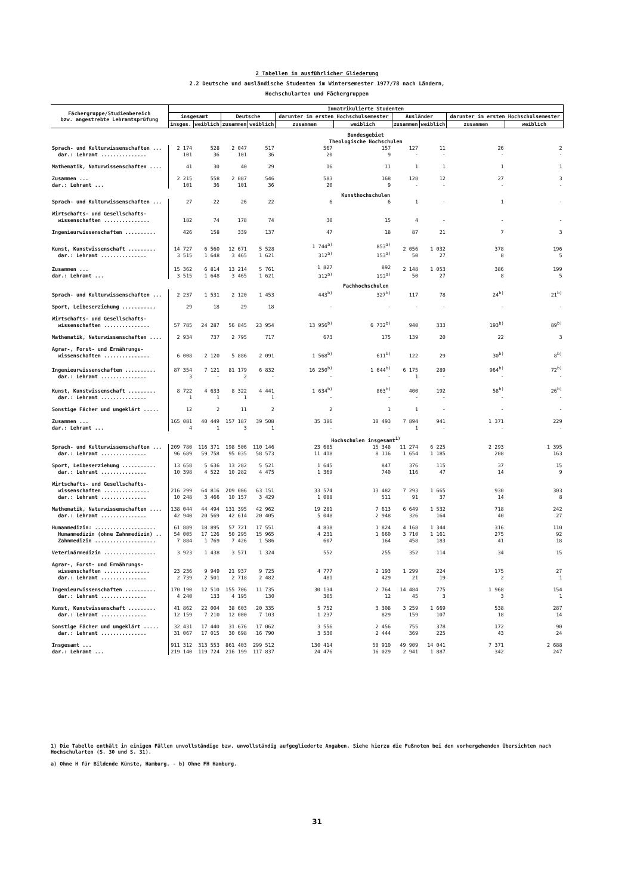2 Tabellen in ausführlicher Gliederung
2.2 Deutsche und ausländische Studenten im Wintersemester 1977/78 nach Ländern,
Hochschularten und Fächergruppen
| Fächergruppe/Studienbereich bzw. angestrebte Lehramtsprüfung | Immatrikulierte Studenten | | | | | | | | | |
| --- | --- | --- | --- | --- | --- | --- | --- | --- | --- | --- |
| | insgesamt | | Deutsche | | darunter im ersten Hochschulsemester | | Ausländer | | darunter im ersten Hochschulsemester | |
| | insges. | weiblich | zusammen | weiblich | zusammen | weiblich | zusammen | weiblich | zusammen | weiblich |
| | Bundesgebiet Theologische Hochschulen | | | | | | | | | |
| Sprach- und Kulturwissenschaften ... dar.: Lehramt ............... | 2 174 101 | 528 36 | 2 047 101 | 517 36 | 567 20 | 157 9 | 127 - | 11 - | 26 - | 2 - |
| Mathematik, Naturwissenschaften .... | 41 | 30 | 40 | 29 | 16 | 11 | 1 | 1 | 1 | 1 |
| Zusammen ... dar.: Lehramt ... | 2 215 101 | 558 36 | 2 087 101 | 546 36 | 583 20 | 168 9 | 128 - | 12 - | 27 - | 3 - |
| | Kunsthochschulen | | | | | | | | | |
| Sprach- und Kulturwissenschaften ... | 27 | 22 | 26 | 22 | 6 | 6 | 1 | - | 1 | - |
| Wirtschafts- und Gesellschafts- wissenschaften ............... | 182 | 74 | 178 | 74 | 30 | 15 | 4 | - | - | - |
| Ingenieurwissenschaften .......... | 426 | 158 | 339 | 137 | 47 | 18 | 87 | 21 | 7 | 3 |
| Kunst, Kunstwissenschaft ......... dar.: Lehramt ............... | 14 727 3 515 | 6 560 1 648 | 12 671 3 465 | 5 528 1 621 | 1 744<sup>a)</sup> 312<sup>a)</sup> | 853<sup>a)</sup> 153<sup>a)</sup> | 2 056 50 | 1 032 27 | 378 8 | 196 5 |
| Zusammen ... dar.: Lehramt ... | 15 362 3 515 | 6 814 1 648 | 13 214 3 465 | 5 761 1 621 | 1 827 312<sup>a)</sup> | 892 153<sup>a)</sup> | 2 148 50 | 1 053 27 | 386 8 | 199 5 |
| | Fachhochschulen | | | | | | | | | |
| Sprach- und Kulturwissenschaften ... | 2 237 | 1 531 | 2 120 | 1 453 | 443<sup>b)</sup> | 327<sup>b)</sup> | 117 | 78 | 24<sup>b)</sup> | 21<sup>b)</sup> |
| Sport, Leibeserziehung ........... | 29 | 18 | 29 | 18 | - | - | - | - | - | - |
| Wirtschafts- und Gesellschafts- wissenschaften ............... | 57 785 | 24 287 | 56 845 | 23 954 | 13 956<sup>b)</sup> | 6 732<sup>b)</sup> | 940 | 333 | 193<sup>b)</sup> | 89<sup>b)</sup> |
| Mathematik, Naturwissenschaften .... | 2 934 | 737 | 2 795 | 717 | 673 | 175 | 139 | 20 | 22 | 3 |
| Agrar-, Forst- und Ernährungs- wissenschaften ............... | 6 008 | 2 120 | 5 886 | 2 091 | 1 568<sup>b)</sup> | 611<sup>b)</sup> | 122 | 29 | 30<sup>b)</sup> | 8<sup>b)</sup> |
| Ingenieurwissenschaften .......... dar.: Lehramt ............... | 87 354 3 | 7 121 - | 81 179 2 | 6 832 - | 16 250<sup>b)</sup> - | 1 644<sup>b)</sup> - | 6 175 1 | 289 - | 964<sup>b)</sup> - | 72<sup>b)</sup> - |
| Kunst, Kunstwissenschaft ......... dar.: Lehramt ............... | 8 722 1 | 4 633 1 | 8 322 1 | 4 441 1 | 1 634<sup>b)</sup> - | 863<sup>b)</sup> - | 400 - | 192 - | 58<sup>b)</sup> - | 26<sup>b)</sup> - |
| Sonstige Fächer und ungeklärt ..... | 12 | 2 | 11 | 2 | 2 | 1 | 1 | - | - | - |
| Zusammen ... dar.: Lehramt ... | 165 081 4 | 40 449 1 | 157 187 3 | 39 508 1 | 35 386 - | 10 493 - | 7 894 1 | 941 - | 1 371 - | 229 - |
| | Hochschulen insgesamt<sup>1)</sup> | | | | | | | | | |
| Sprach- und Kulturwissenschaften ... dar.: Lehramt ............... | 209 780 96 689 | 116 371 59 758 | 198 506 95 035 | 110 146 58 573 | 23 685 11 418 | 15 348 8 116 | 11 274 1 654 | 6 225 1 185 | 2 293 208 | 1 395 163 |
| Sport, Leibeserziehung ........... dar.: Lehramt ............... | 13 658 10 398 | 5 636 4 522 | 13 282 10 282 | 5 521 4 475 | 1 645 1 369 | 847 740 | 376 116 | 115 47 | 37 14 | 15 9 |
| Wirtschafts- und Gesellschafts- wissenschaften ............... dar.: Lehramt ............... | 216 299 10 248 | 64 816 3 466 | 209 006 10 157 | 63 151 3 429 | 33 574 1 088 | 13 482 511 | 7 293 91 | 1 665 37 | 930 14 | 303 8 |
| Mathematik, Naturwissenschaften .... dar.: Lehramt ............... | 138 044 42 940 | 44 494 20 569 | 131 395 42 614 | 42 962 20 405 | 19 281 5 048 | 7 613 2 948 | 6 649 326 | 1 532 164 | 718 40 | 242 27 |
| Humanmedizin: .................... Humanmedizin (ohne Zahnmedizin) .. Zahnmedizin .................... | 61 889 54 005 7 884 | 18 895 17 126 1 769 | 57 721 50 295 7 426 | 17 551 15 965 1 586 | 4 838 4 231 607 | 1 824 1 660 164 | 4 168 3 710 458 | 1 344 1 161 183 | 316 275 41 | 110 92 18 |
| Veterinärmedizin ................. | 3 923 | 1 438 | 3 571 | 1 324 | 552 | 255 | 352 | 114 | 34 | 15 |
| Agrar-, Forst- und Ernährungs- wissenschaften ............... dar.: Lehramt ............... | 23 236 2 739 | 9 949 2 501 | 21 937 2 718 | 9 725 2 482 | 4 777 481 | 2 193 429 | 1 299 21 | 224 19 | 175 2 | 27 1 |
| Ingenieurwissenschaften .......... dar.: Lehramt ............... | 170 190 4 240 | 12 510 133 | 155 706 4 195 | 11 735 130 | 30 134 305 | 2 764 12 | 14 484 45 | 775 3 | 1 968 3 | 154 1 |
| Kunst, Kunstwissenschaft ......... dar.: Lehramt ............... | 41 862 12 159 | 22 004 7 210 | 38 603 12 000 | 20 335 7 103 | 5 752 1 237 | 3 308 829 | 3 259 159 | 1 669 107 | 538 18 | 287 14 |
| Sonstige Fächer und ungeklärt ..... dar.: Lehramt ............... | 32 431 31 067 | 17 440 17 015 | 31 676 30 698 | 17 062 16 790 | 3 556 3 530 | 2 456 2 444 | 755 369 | 378 225 | 172 43 | 90 24 |
| Insgesamt ... dar.: Lehramt ... | 911 312 219 140 | 313 553 119 724 | 861 403 216 199 | 299 512 117 837 | 130 414 24 476 | 50 910 16 029 | 49 909 2 941 | 14 041 1 887 | 7 371 342 | 2 688 247 |
1) Die Tabelle enthält in einigen Fällen unvollständige bzw. unvollständig aufgegliederte Angaben. Siehe hierzu die Fußnoten bei den vorhergehenden Übersichten nach Hochschularten (S. 30 und S. 31).
a) Ohne H für Bildende Künste, Hamburg. - b) Ohne FH Hamburg.
31